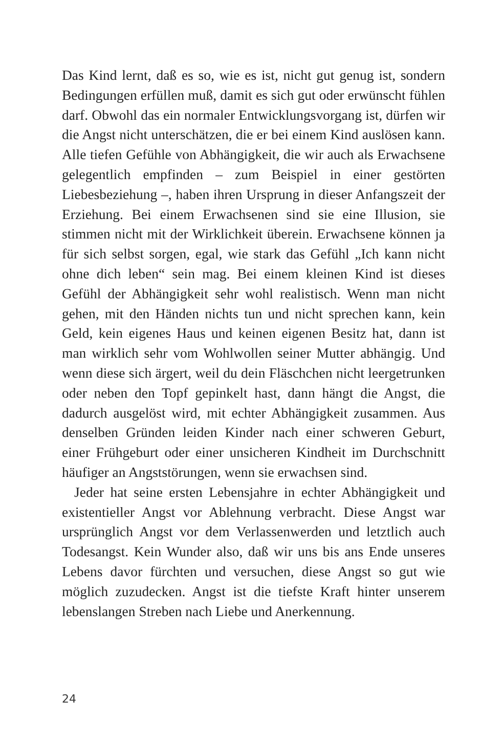Das Kind lernt, daß es so, wie es ist, nicht gut genug ist, sondern Bedingungen erfüllen muß, damit es sich gut oder erwünscht fühlen darf. Obwohl das ein normaler Entwicklungsvorgang ist, dürfen wir die Angst nicht unterschätzen, die er bei einem Kind auslösen kann. Alle tiefen Gefühle von Abhängigkeit, die wir auch als Erwachsene gelegentlich empfinden – zum Beispiel in einer gestörten Liebesbeziehung –, haben ihren Ursprung in dieser Anfangszeit der Erziehung. Bei einem Erwachsenen sind sie eine Illusion, sie stimmen nicht mit der Wirklichkeit überein. Erwachsene können ja für sich selbst sorgen, egal, wie stark das Gefühl „Ich kann nicht ohne dich leben“ sein mag. Bei einem kleinen Kind ist dieses Gefühl der Abhängigkeit sehr wohl realistisch. Wenn man nicht gehen, mit den Händen nichts tun und nicht sprechen kann, kein Geld, kein eigenes Haus und keinen eigenen Besitz hat, dann ist man wirklich sehr vom Wohlwollen seiner Mutter abhängig. Und wenn diese sich ärgert, weil du dein Fläschchen nicht leergetrunken oder neben den Topf gepinkelt hast, dann hängt die Angst, die dadurch ausgelöst wird, mit echter Abhängigkeit zusammen. Aus denselben Gründen leiden Kinder nach einer schweren Geburt, einer Frühgeburt oder einer unsicheren Kindheit im Durchschnitt häufiger an Angststörungen, wenn sie erwachsen sind.
Jeder hat seine ersten Lebensjahre in echter Abhängigkeit und existentieller Angst vor Ablehnung verbracht. Diese Angst war ursprünglich Angst vor dem Verlassenwerden und letztlich auch Todesangst. Kein Wunder also, daß wir uns bis ans Ende unseres Lebens davor fürchten und versuchen, diese Angst so gut wie möglich zuzudecken. Angst ist die tiefste Kraft hinter unserem lebenslangen Streben nach Liebe und Anerkennung.
24